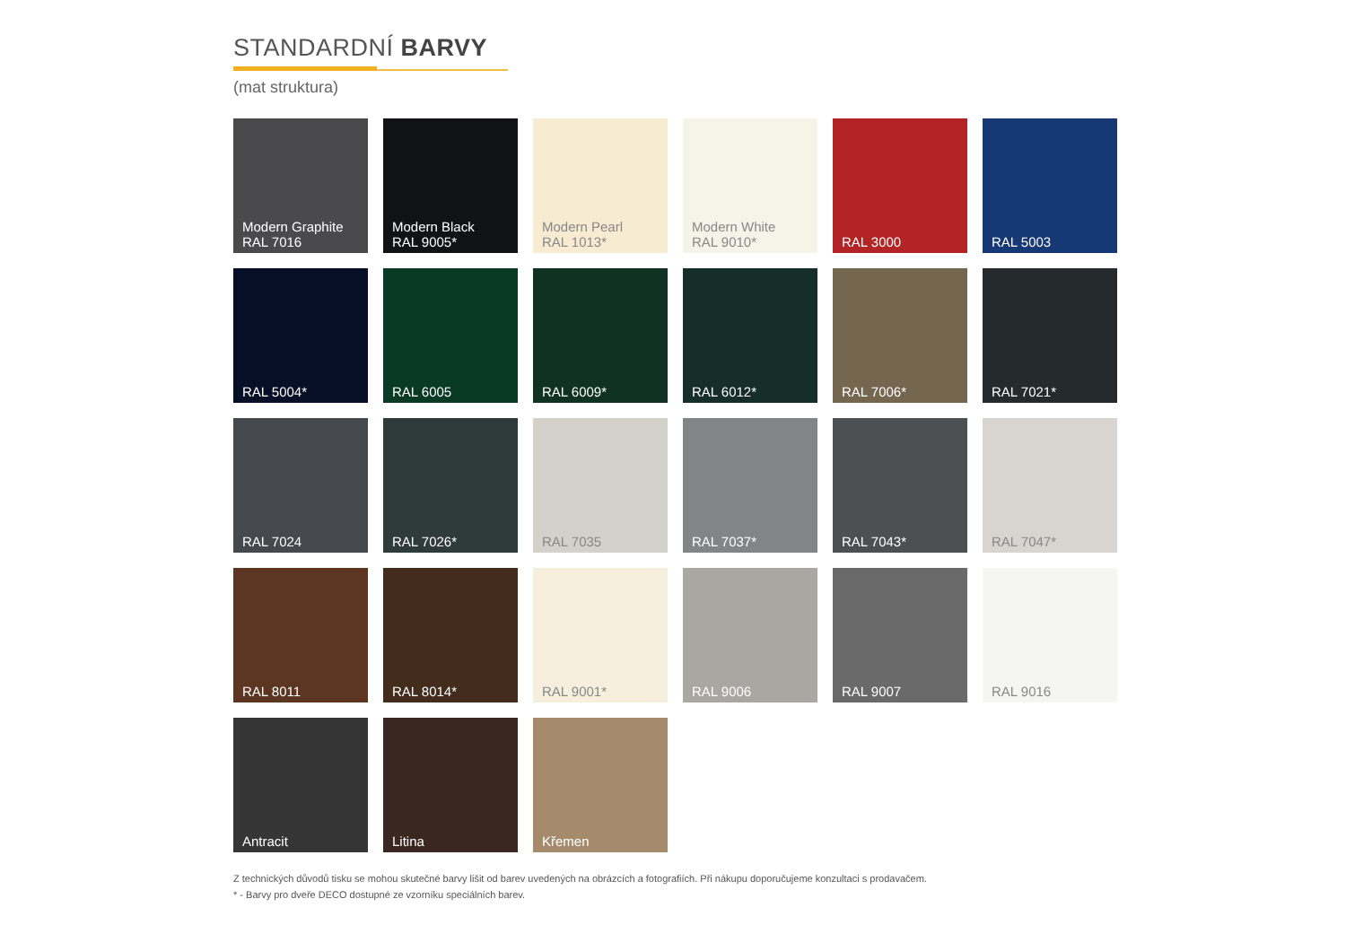STANDARDNÍ BARVY
(mat struktura)
Modern Graphite
RAL 7016
Modern Black
RAL 9005*
Modern Pearl
RAL 1013*
Modern White
RAL 9010*
RAL 3000
RAL 5003
RAL 5004*
RAL 6005
RAL 6009*
RAL 6012*
RAL 7006*
RAL 7021*
RAL 7024
RAL 7026*
RAL 7035
RAL 7037*
RAL 7043*
RAL 7047*
RAL 8011
RAL 8014*
RAL 9001*
RAL 9006
RAL 9007
RAL 9016
Antracit
Litina
Křemen
Z technických důvodů tisku se mohou skutečné barvy lišit od barev uvedených na obrázcích a fotografiích. Při nákupu doporučujeme konzultaci s prodavačem.
* - Barvy pro dveře DECO dostupné ze vzorníku speciálních barev.